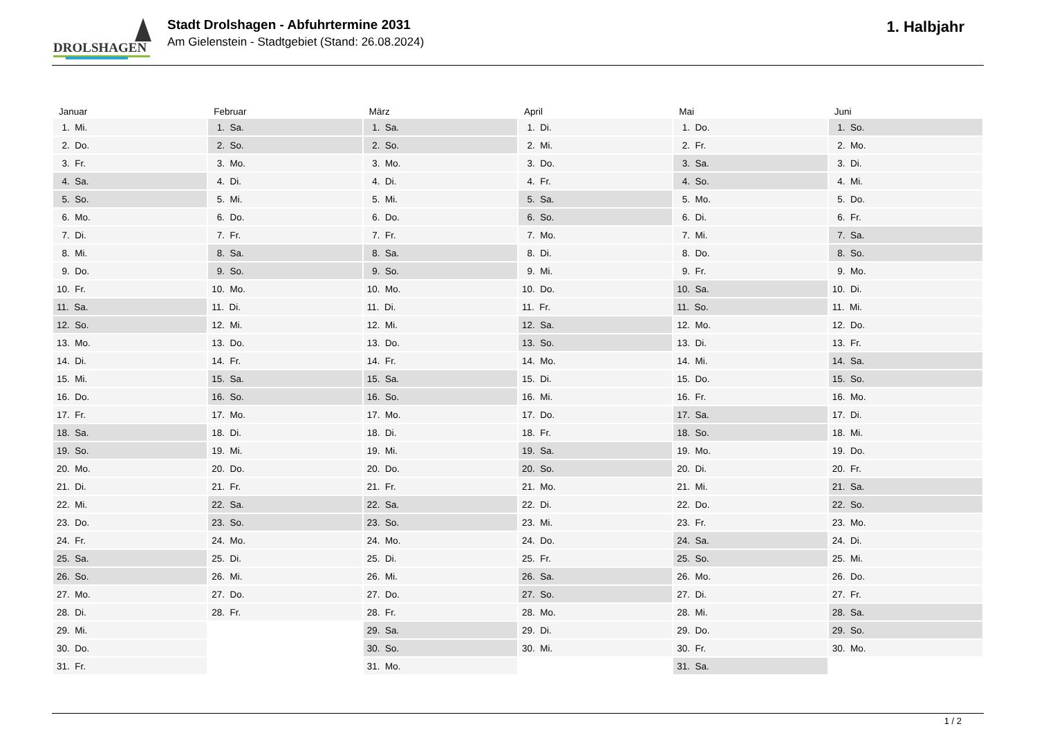DROLSHAGEN
Stadt Drolshagen - Abfuhrtermine 2031
Am Gielenstein - Stadtgebiet (Stand: 26.08.2024)
1. Halbjahr
| Januar | Februar | März | April | Mai | Juni |
| --- | --- | --- | --- | --- | --- |
| 1. Mi. | 1. Sa. | 1. Sa. | 1. Di. | 1. Do. | 1. So. |
| 2. Do. | 2. So. | 2. So. | 2. Mi. | 2. Fr. | 2. Mo. |
| 3. Fr. | 3. Mo. | 3. Mo. | 3. Do. | 3. Sa. | 3. Di. |
| 4. Sa. | 4. Di. | 4. Di. | 4. Fr. | 4. So. | 4. Mi. |
| 5. So. | 5. Mi. | 5. Mi. | 5. Sa. | 5. Mo. | 5. Do. |
| 6. Mo. | 6. Do. | 6. Do. | 6. So. | 6. Di. | 6. Fr. |
| 7. Di. | 7. Fr. | 7. Fr. | 7. Mo. | 7. Mi. | 7. Sa. |
| 8. Mi. | 8. Sa. | 8. Sa. | 8. Di. | 8. Do. | 8. So. |
| 9. Do. | 9. So. | 9. So. | 9. Mi. | 9. Fr. | 9. Mo. |
| 10. Fr. | 10. Mo. | 10. Mo. | 10. Do. | 10. Sa. | 10. Di. |
| 11. Sa. | 11. Di. | 11. Di. | 11. Fr. | 11. So. | 11. Mi. |
| 12. So. | 12. Mi. | 12. Mi. | 12. Sa. | 12. Mo. | 12. Do. |
| 13. Mo. | 13. Do. | 13. Do. | 13. So. | 13. Di. | 13. Fr. |
| 14. Di. | 14. Fr. | 14. Fr. | 14. Mo. | 14. Mi. | 14. Sa. |
| 15. Mi. | 15. Sa. | 15. Sa. | 15. Di. | 15. Do. | 15. So. |
| 16. Do. | 16. So. | 16. So. | 16. Mi. | 16. Fr. | 16. Mo. |
| 17. Fr. | 17. Mo. | 17. Mo. | 17. Do. | 17. Sa. | 17. Di. |
| 18. Sa. | 18. Di. | 18. Di. | 18. Fr. | 18. So. | 18. Mi. |
| 19. So. | 19. Mi. | 19. Mi. | 19. Sa. | 19. Mo. | 19. Do. |
| 20. Mo. | 20. Do. | 20. Do. | 20. So. | 20. Di. | 20. Fr. |
| 21. Di. | 21. Fr. | 21. Fr. | 21. Mo. | 21. Mi. | 21. Sa. |
| 22. Mi. | 22. Sa. | 22. Sa. | 22. Di. | 22. Do. | 22. So. |
| 23. Do. | 23. So. | 23. So. | 23. Mi. | 23. Fr. | 23. Mo. |
| 24. Fr. | 24. Mo. | 24. Mo. | 24. Do. | 24. Sa. | 24. Di. |
| 25. Sa. | 25. Di. | 25. Di. | 25. Fr. | 25. So. | 25. Mi. |
| 26. So. | 26. Mi. | 26. Mi. | 26. Sa. | 26. Mo. | 26. Do. |
| 27. Mo. | 27. Do. | 27. Do. | 27. So. | 27. Di. | 27. Fr. |
| 28. Di. | 28. Fr. | 28. Fr. | 28. Mo. | 28. Mi. | 28. Sa. |
| 29. Mi. | | 29. Sa. | 29. Di. | 29. Do. | 29. So. |
| 30. Do. | | 30. So. | 30. Mi. | 30. Fr. | 30. Mo. |
| 31. Fr. | | 31. Mo. | | 31. Sa. | |
1 / 2